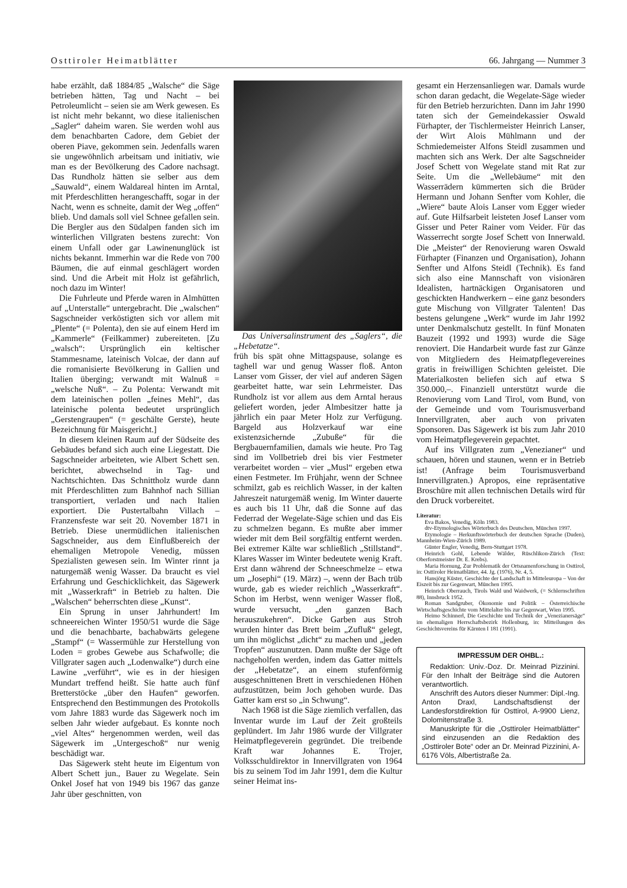Osttiroler Heimatblätter 66. Jahrgang — Nummer 3
habe erzählt, daß 1884/85 „Walsche“ die Säge betrieben hätten, Tag und Nacht – bei Petroleumlicht – seien sie am Werk gewesen. Es ist nicht mehr bekannt, wo diese italienischen „Sagler“ daheim waren. Sie werden wohl aus dem benachbarten Cadore, dem Gebiet der oberen Piave, gekommen sein. Jedenfalls waren sie ungewöhnlich arbeitsam und initiativ, wie man es der Bevölkerung des Cadore nachsagt. Das Rundholz hätten sie selber aus dem „Sauwald“, einem Waldareal hinten im Arntal, mit Pferdeschlitten herangeschafft, sogar in der Nacht, wenn es schneite, damit der Weg „offen“ blieb. Und damals soll viel Schnee gefallen sein. Die Bergler aus den Südalpen fanden sich im winterlichen Villgraten bestens zurecht: Von einem Unfall oder gar Lawinenunglück ist nichts bekannt. Immerhin war die Rede von 700 Bäumen, die auf einmal geschlägert worden sind. Und die Arbeit mit Holz ist gefährlich, noch dazu im Winter!
Die Fuhrleute und Pferde waren in Almhütten auf „Unterstalle“ untergebracht. Die „walschen“ Sagschneider verköstigten sich vor allem mit „Plente“ (= Polenta), den sie auf einem Herd im „Kammerle“ (Feilkammer) zubereiteten. [Zu „walsch“: Ursprünglich ein keltischer Stammesname, lateinisch Volcae, der dann auf die romanisierte Bevölkerung in Gallien und Italien überging; verwandt mit Walnuß = „welsche Nuß“. – Zu Polenta: Verwandt mit dem lateinischen pollen „feines Mehl“, das lateinische polenta bedeutet ursprünglich „Gerstengraupen“ (= geschälte Gerste), heute Bezeichnung für Maisgericht.]
In diesem kleinen Raum auf der Südseite des Gebäudes befand sich auch eine Liegestatt. Die Sagschneider arbeiteten, wie Albert Schett sen. berichtet, abwechselnd in Tag- und Nachtschichten. Das Schnittholz wurde dann mit Pferdeschlitten zum Bahnhof nach Sillian transportiert, verladen und nach Italien exportiert. Die Pustertalbahn Villach – Franzensfeste war seit 20. November 1871 in Betrieb. Diese unermüdlichen italienischen Sagschneider, aus dem Einflußbereich der ehemaligen Metropole Venedig, müssen Spezialisten gewesen sein. Im Winter rinnt ja naturgemäß wenig Wasser. Da braucht es viel Erfahrung und Geschicklichkeit, das Sägewerk mit „Wasserkraft“ in Betrieb zu halten. Die „Walschen“ beherrschten diese „Kunst“.
Ein Sprung in unser Jahrhundert! Im schneereichen Winter 1950/51 wurde die Säge und die benachbarte, bachabwärts gelegene „Stampf“ (= Wassermühle zur Herstellung von Loden = grobes Gewebe aus Schafwolle; die Villgrater sagen auch „Lodenwalke“) durch eine Lawine „verführt“, wie es in der hiesigen Mundart treffend heißt. Sie hatte auch fünf Bretterstöcke „über den Haufen“ geworfen. Entsprechend den Bestimmungen des Protokolls vom Jahre 1883 wurde das Sägewerk noch im selben Jahr wieder aufgebaut. Es konnte noch „viel Altes“ hergenommen werden, weil das Sägewerk im „Untergeschoß“ nur wenig beschädigt war.
Das Sägewerk steht heute im Eigentum von Albert Schett jun., Bauer zu Wegelate. Sein Onkel Josef hat von 1949 bis 1967 das ganze Jahr über geschnitten, von
Das Universalinstrument des „Saglers“, die „Hebetatze“.
früh bis spät ohne Mittagspause, solange es taghell war und genug Wasser floß. Anton Lanser vom Gisser, der viel auf anderen Sägen gearbeitet hatte, war sein Lehrmeister. Das Rundholz ist vor allem aus dem Arntal heraus geliefert worden, jeder Almbesitzer hatte ja jährlich ein paar Meter Holz zur Verfügung. Bargeld aus Holzverkauf war eine existenzsichernde „Zubuße“ für die Bergbauernfamilien, damals wie heute. Pro Tag sind im Vollbetrieb drei bis vier Festmeter verarbeitet worden – vier „Musl“ ergeben etwa einen Festmeter. Im Frühjahr, wenn der Schnee schmilzt, gab es reichlich Wasser, in der kalten Jahreszeit naturgemäß wenig. Im Winter dauerte es auch bis 11 Uhr, daß die Sonne auf das Federrad der Wegelate-Säge schien und das Eis zu schmelzen begann. Es mußte aber immer wieder mit dem Beil sorgfältig entfernt werden. Bei extremer Kälte war schließlich „Stillstand“. Klares Wasser im Winter bedeutete wenig Kraft. Erst dann während der Schneeschmelze – etwa um „Josephi“ (19. März) –, wenn der Bach trüb wurde, gab es wieder reichlich „Wasserkraft“. Schon im Herbst, wenn weniger Wasser floß, wurde versucht, „den ganzen Bach herauszukehren“. Dicke Garben aus Stroh wurden hinter das Brett beim „Zufluß“ gelegt, um ihn möglichst „dicht“ zu machen und „jeden Tropfen“ auszunutzen. Dann mußte der Säge oft nachgeholfen werden, indem das Gatter mittels der „Hebetatze“, an einem stufenförmig ausgeschnittenen Brett in verschiedenen Höhen aufzustützen, beim Joch gehoben wurde. Das Gatter kam erst so „in Schwung“.
Nach 1968 ist die Säge ziemlich verfallen, das Inventar wurde im Lauf der Zeit großteils geplündert. Im Jahr 1986 wurde der Villgrater Heimatpflegeverein gegründet. Die treibende Kraft war Johannes E. Trojer, Volksschuldirektor in Innervillgraten von 1964 bis zu seinem Tod im Jahr 1991, dem die Kultur seiner Heimat ins-
gesamt ein Herzensanliegen war. Damals wurde schon daran gedacht, die Wegelate-Säge wieder für den Betrieb herzurichten. Dann im Jahr 1990 taten sich der Gemeindekassier Oswald Fürhapter, der Tischlermeister Heinrich Lanser, der Wirt Alois Mühlmann und der Schmiedemeister Alfons Steidl zusammen und machten sich ans Werk. Der alte Sagschneider Josef Schett von Wegelate stand mit Rat zur Seite. Um die „Wellebäume“ mit den Wasserrädern kümmerten sich die Brüder Hermann und Johann Senfter vom Kohler, die „Wiere“ baute Alois Lanser vom Egger wieder auf. Gute Hilfsarbeit leisteten Josef Lanser vom Gisser und Peter Rainer vom Veider. Für das Wasserrecht sorgte Josef Schett von Innerwald. Die „Meister“ der Renovierung waren Oswald Fürhapter (Finanzen und Organisation), Johann Senfter und Alfons Steidl (Technik). Es fand sich also eine Mannschaft von visionären Idealisten, hartnäckigen Organisatoren und geschickten Handwerkern – eine ganz besonders gute Mischung von Villgrater Talenten! Das bestens gelungene „Werk“ wurde im Jahr 1992 unter Denkmalschutz gestellt. In fünf Monaten Bauzeit (1992 und 1993) wurde die Säge renoviert. Die Handarbeit wurde fast zur Gänze von Mitgliedern des Heimatpflegevereines gratis in freiwilligen Schichten geleistet. Die Materialkosten beliefen sich auf etwa S 350.000,–. Finanziell unterstützt wurde die Renovierung vom Land Tirol, vom Bund, von der Gemeinde und vom Tourismusverband Innervillgraten, aber auch von privaten Sponsoren. Das Sägewerk ist bis zum Jahr 2010 vom Heimatpflegeverein gepachtet.
Auf ins Villgraten zum „Venezianer“ und schauen, hören und staunen, wenn er in Betrieb ist! (Anfrage beim Tourismusverband Innervillgraten.) Apropos, eine repräsentative Broschüre mit allen technischen Details wird für den Druck vorbereitet.
Literatur:
Eva Bakos, Venedig, Köln 1983.
dtv-Etymologisches Wörterbuch des Deutschen, München 1997.
Etymologie – Herkunftswörterbuch der deutschen Sprache (Duden), Mannheim-Wien-Zürich 1989.
Günter Engler, Venedig, Bern-Stuttgart 1978.
Heinrich Gohl, Lebende Wälder, Rüschlikon-Zürich (Text: Oberforstmeister Dr. E. Krebs).
Maria Hornung, Zur Problematik der Ortsnamenforschung in Osttirol, in: Osttiroler Heimatblätter, 44. Jg. (1976), Nr. 4, 5.
Hansjörg Küster, Geschichte der Landschaft in Mitteleuropa – Von der Eiszeit bis zur Gegenwart, München 1995.
Heinrich Oberrauch, Tirols Wald und Waidwerk, (= Schlernschriften 88), Innsbruck 1952.
Roman Sandgruber, Ökonomie und Politik – Österreichische Wirtschaftsgeschichte vom Mittelalter bis zur Gegenwart, Wien 1995.
Heimo Schinnerl, Die Geschichte und Technik der „Venezianersäge“ im ehemaligen Herrschaftsbezirk Hollenburg, in: Mitteilungen des Geschichtsvereins für Kärnten I 181 (1991).
IMPRESSUM DER OHBL.:
Redaktion: Univ.-Doz. Dr. Meinrad Pizzinini. Für den Inhalt der Beiträge sind die Autoren verantwortlich.
Anschrift des Autors dieser Nummer: Dipl.-Ing. Anton Draxl, Landschaftsdienst der Landesforstdirektion für Osttirol, A-9900 Lienz, Dolomitenstraße 3.
Manuskripte für die „Osttiroler Heimatblätter“ sind einzusenden an die Redaktion des „Osttiroler Bote“ oder an Dr. Meinrad Pizzinini, A-6176 Völs, Albertistraße 2a.